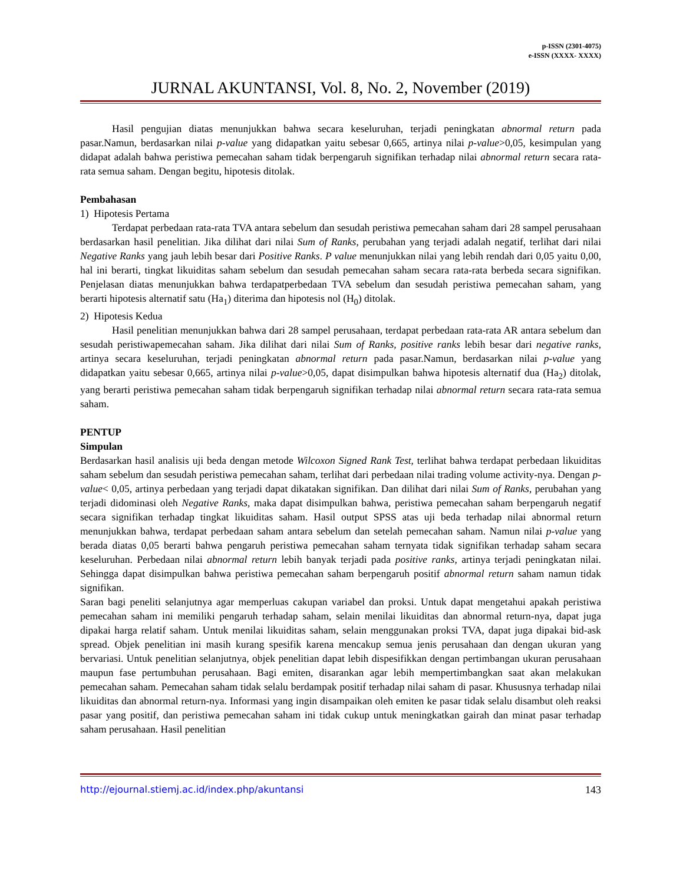p-ISSN (2301-4075)
e-ISSN (XXXX- XXXX)
JURNAL AKUNTANSI, Vol. 8, No. 2, November (2019)
Hasil pengujian diatas menunjukkan bahwa secara keseluruhan, terjadi peningkatan abnormal return pada pasar.Namun, berdasarkan nilai p-value yang didapatkan yaitu sebesar 0,665, artinya nilai p-value>0,05, kesimpulan yang didapat adalah bahwa peristiwa pemecahan saham tidak berpengaruh signifikan terhadap nilai abnormal return secara rata-rata semua saham. Dengan begitu, hipotesis ditolak.
Pembahasan
1) Hipotesis Pertama
Terdapat perbedaan rata-rata TVA antara sebelum dan sesudah peristiwa pemecahan saham dari 28 sampel perusahaan berdasarkan hasil penelitian. Jika dilihat dari nilai Sum of Ranks, perubahan yang terjadi adalah negatif, terlihat dari nilai Negative Ranks yang jauh lebih besar dari Positive Ranks. P value menunjukkan nilai yang lebih rendah dari 0,05 yaitu 0,00, hal ini berarti, tingkat likuiditas saham sebelum dan sesudah pemecahan saham secara rata-rata berbeda secara signifikan. Penjelasan diatas menunjukkan bahwa terdapatperbedaan TVA sebelum dan sesudah peristiwa pemecahan saham, yang berarti hipotesis alternatif satu (Ha<sub>1</sub>) diterima dan hipotesis nol (H<sub>0</sub>) ditolak.
2) Hipotesis Kedua
Hasil penelitian menunjukkan bahwa dari 28 sampel perusahaan, terdapat perbedaan rata-rata AR antara sebelum dan sesudah peristiwapemecahan saham. Jika dilihat dari nilai Sum of Ranks, positive ranks lebih besar dari negative ranks, artinya secara keseluruhan, terjadi peningkatan abnormal return pada pasar.Namun, berdasarkan nilai p-value yang didapatkan yaitu sebesar 0,665, artinya nilai p-value>0,05, dapat disimpulkan bahwa hipotesis alternatif dua (Ha<sub>2</sub>) ditolak, yang berarti peristiwa pemecahan saham tidak berpengaruh signifikan terhadap nilai abnormal return secara rata-rata semua saham.
PENTUP
Simpulan
Berdasarkan hasil analisis uji beda dengan metode Wilcoxon Signed Rank Test, terlihat bahwa terdapat perbedaan likuiditas saham sebelum dan sesudah peristiwa pemecahan saham, terlihat dari perbedaan nilai trading volume activity-nya. Dengan p-value< 0,05, artinya perbedaan yang terjadi dapat dikatakan signifikan. Dan dilihat dari nilai Sum of Ranks, perubahan yang terjadi didominasi oleh Negative Ranks, maka dapat disimpulkan bahwa, peristiwa pemecahan saham berpengaruh negatif secara signifikan terhadap tingkat likuiditas saham. Hasil output SPSS atas uji beda terhadap nilai abnormal return menunjukkan bahwa, terdapat perbedaan saham antara sebelum dan setelah pemecahan saham. Namun nilai p-value yang berada diatas 0,05 berarti bahwa pengaruh peristiwa pemecahan saham ternyata tidak signifikan terhadap saham secara keseluruhan. Perbedaan nilai abnormal return lebih banyak terjadi pada positive ranks, artinya terjadi peningkatan nilai. Sehingga dapat disimpulkan bahwa peristiwa pemecahan saham berpengaruh positif abnormal return saham namun tidak signifikan.
Saran bagi peneliti selanjutnya agar memperluas cakupan variabel dan proksi. Untuk dapat mengetahui apakah peristiwa pemecahan saham ini memiliki pengaruh terhadap saham, selain menilai likuiditas dan abnormal return-nya, dapat juga dipakai harga relatif saham. Untuk menilai likuiditas saham, selain menggunakan proksi TVA, dapat juga dipakai bid-ask spread. Objek penelitian ini masih kurang spesifik karena mencakup semua jenis perusahaan dan dengan ukuran yang bervariasi. Untuk penelitian selanjutnya, objek penelitian dapat lebih dispesifikkan dengan pertimbangan ukuran perusahaan maupun fase pertumbuhan perusahaan. Bagi emiten, disarankan agar lebih mempertimbangkan saat akan melakukan pemecahan saham. Pemecahan saham tidak selalu berdampak positif terhadap nilai saham di pasar. Khususnya terhadap nilai likuiditas dan abnormal return-nya. Informasi yang ingin disampaikan oleh emiten ke pasar tidak selalu disambut oleh reaksi pasar yang positif, dan peristiwa pemecahan saham ini tidak cukup untuk meningkatkan gairah dan minat pasar terhadap saham perusahaan. Hasil penelitian
http://ejournal.stiemj.ac.id/index.php/akuntansi 143